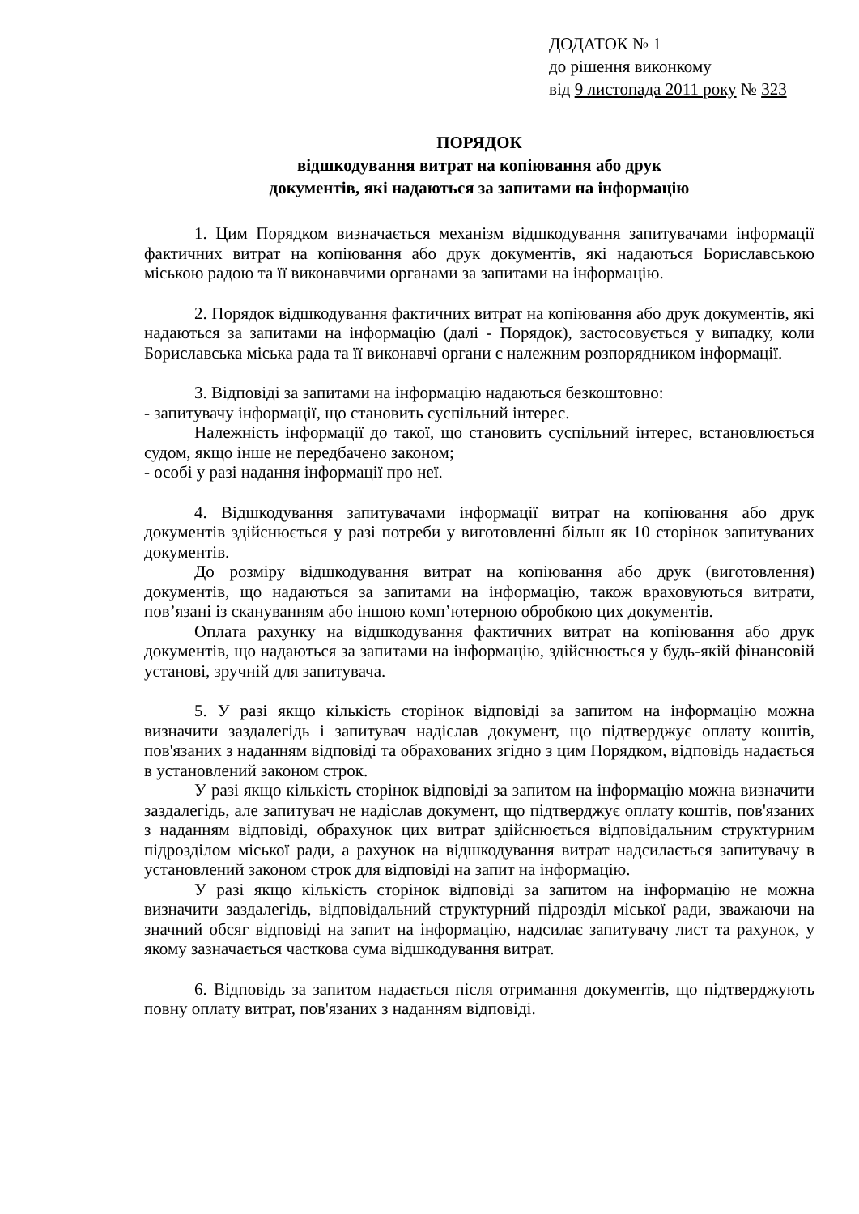ДОДАТОК № 1
до рішення виконкому
від 9 листопада 2011 року № 323
ПОРЯДОК
відшкодування витрат на копіювання або друк
документів, які надаються за запитами на інформацію
1. Цим Порядком визначається механізм відшкодування запитувачами інформації фактичних витрат на копіювання або друк документів, які надаються Бориславською міською радою та її виконавчими органами за запитами на інформацію.
2. Порядок відшкодування фактичних витрат на копіювання або друк документів, які надаються за запитами на інформацію (далі - Порядок), застосовується у випадку, коли Бориславська міська рада та її виконавчі органи є належним розпорядником інформації.
3. Відповіді за запитами на інформацію надаються безкоштовно:
- запитувачу інформації, що становить суспільний інтерес.
Належність інформації до такої, що становить суспільний інтерес, встановлюється судом, якщо інше не передбачено законом;
- особі у разі надання інформації про неї.
4. Відшкодування запитувачами інформації витрат на копіювання або друк документів здійснюється у разі потреби у виготовленні більш як 10 сторінок запитуваних документів.
До розміру відшкодування витрат на копіювання або друк (виготовлення) документів, що надаються за запитами на інформацію, також враховуються витрати, пов’язані із скануванням або іншою комп’ютерною обробкою цих документів.
Оплата рахунку на відшкодування фактичних витрат на копіювання або друк документів, що надаються за запитами на інформацію, здійснюється у будь-якій фінансовій установі, зручній для запитувача.
5. У разі якщо кількість сторінок відповіді за запитом на інформацію можна визначити заздалегідь і запитувач надіслав документ, що підтверджує оплату коштів, пов'язаних з наданням відповіді та обрахованих згідно з цим Порядком, відповідь надається в установлений законом строк.
У разі якщо кількість сторінок відповіді за запитом на інформацію можна визначити заздалегідь, але запитувач не надіслав документ, що підтверджує оплату коштів, пов'язаних з наданням відповіді, обрахунок цих витрат здійснюється відповідальним структурним підрозділом міської ради, а рахунок на відшкодування витрат надсилається запитувачу в установлений законом строк для відповіді на запит на інформацію.
У разі якщо кількість сторінок відповіді за запитом на інформацію не можна визначити заздалегідь, відповідальний структурний підрозділ міської ради, зважаючи на значний обсяг відповіді на запит на інформацію, надсилає запитувачу лист та рахунок, у якому зазначається часткова сума відшкодування витрат.
6. Відповідь за запитом надається після отримання документів, що підтверджують повну оплату витрат, пов'язаних з наданням відповіді.